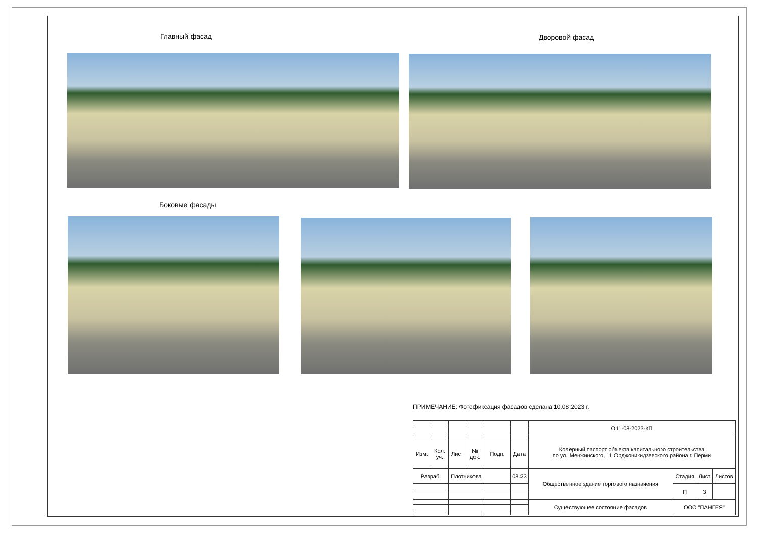Главный фасад Дворовой фасад
Боковые фасады
ПРИМЕЧАНИЕ: Фотофиксация фасадов сделана 10.08.2023 г.
| | | | | | | О11-08-2023-КП | | | |
| | | | | | | Колерный паспорт объекта капитального строительства по ул. Менжинского, 11 Орджоникидзевского района г. Перми | | | |
| Изм. | Кол. уч. | Лист | № док. | Подп. | Дата | | | | |
| Разраб. | | Плотникова | | | 08.23 | Общественное здание торгового назначения | Стадия | Лист | Листов |
| | | | | | | | П | 3 | |
| | | | | | | Существующее состояние фасадов | ООО "ПАНГЕЯ" | | |